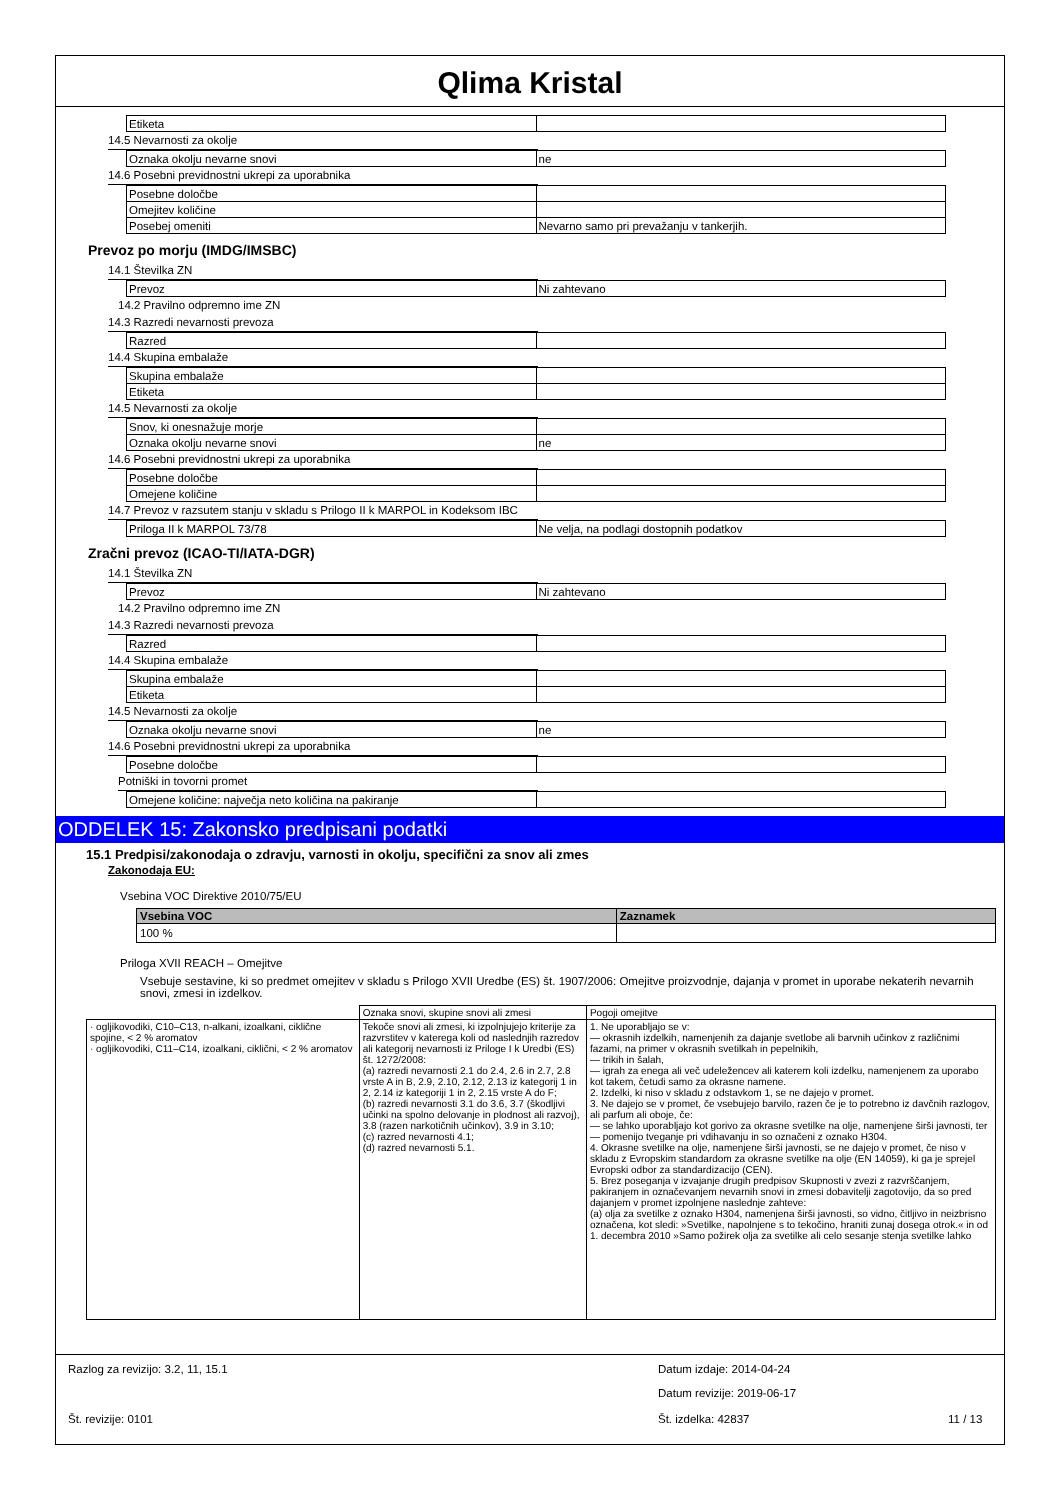Qlima Kristal
| Etiketa | |
14.5 Nevarnosti za okolje
| Oznaka okolju nevarne snovi | ne |
14.6 Posebni previdnostni ukrepi za uporabnika
| Posebne določbe | |
| Omejitev količine | |
| Posebej omeniti | Nevarno samo pri prevažanju v tankerjih. |
Prevoz po morju (IMDG/IMSBC)
14.1 Številka ZN
| Prevoz | Ni zahtevano |
14.2 Pravilno odpremno ime ZN
14.3 Razredi nevarnosti prevoza
| Razred | |
14.4 Skupina embalaže
| Skupina embalaže | |
| Etiketa | |
14.5 Nevarnosti za okolje
| Snov, ki onesnažuje morje | |
| Oznaka okolju nevarne snovi | ne |
14.6 Posebni previdnostni ukrepi za uporabnika
| Posebne določbe | |
| Omejene količine | |
14.7 Prevoz v razsutem stanju v skladu s Prilogo II k MARPOL in Kodeksom IBC
| Priloga II k MARPOL 73/78 | Ne velja, na podlagi dostopnih podatkov |
Zračni prevoz (ICAO-TI/IATA-DGR)
14.1 Številka ZN
| Prevoz | Ni zahtevano |
14.2 Pravilno odpremno ime ZN
14.3 Razredi nevarnosti prevoza
| Razred | |
14.4 Skupina embalaže
| Skupina embalaže | |
| Etiketa | |
14.5 Nevarnosti za okolje
| Oznaka okolju nevarne snovi | ne |
14.6 Posebni previdnostni ukrepi za uporabnika
| Posebne določbe | |
Potniški in tovorni promet
| Omejene količine: največja neto količina na pakiranje | |
ODDELEK 15: Zakonsko predpisani podatki
15.1 Predpisi/zakonodaja o zdravju, varnosti in okolju, specifični za snov ali zmes
Zakonodaja EU:
Vsebina VOC Direktive 2010/75/EU
| Vsebina VOC | Zaznamek |
| --- | --- |
| 100 % | |
Priloga XVII REACH – Omejitve
Vsebuje sestavine, ki so predmet omejitev v skladu s Prilogo XVII Uredbe (ES) št. 1907/2006: Omejitve proizvodnje, dajanja v promet in uporabe nekaterih nevarnih snovi, zmesi in izdelkov.
| | Oznaka snovi, skupine snovi ali zmesi | Pogoji omejitve |
| --- | --- | --- |
| · ogljikovodiki, C10–C13, n-alkani, izoalkani, ciklične spojine, < 2 % aromatov · ogljikovodiki, C11–C14, izoalkani, ciklični, < 2 % aromatov | Tekoče snovi ali zmesi, ki izpolnjujejo kriterije za razvrstitev v katerega koli od naslednjih razredov ali kategorij nevarnosti iz Priloge I k Uredbi (ES) št. 1272/2008: (a) razredi nevarnosti 2.1 do 2.4, 2.6 in 2.7, 2.8 vrste A in B, 2.9, 2.10, 2.12, 2.13 iz kategorij 1 in 2, 2.14 iz kategoriji 1 in 2, 2.15 vrste A do F; (b) razredi nevarnosti 3.1 do 3.6, 3.7 (škodljivi učinki na spolno delovanje in plodnost ali razvoj), 3.8 (razen narkotičnih učinkov), 3.9 in 3.10; (c) razred nevarnosti 4.1; (d) razred nevarnosti 5.1. | 1. Ne uporabljajo se v: — okrasnih izdelkih, namenjenih za dajanje svetlobe ali barvnih učinkov z različnimi fazami, na primer v okrasnih svetilkah in pepelnikih, — trikih in šalah, — igrah za enega ali več udeležencev ali katerem koli izdelku, namenjenem za uporabo kot takem, četudi samo za okrasne namene. 2. Izdelki, ki niso v skladu z odstavkom 1, se ne dajejo v promet. 3. Ne dajejo se v promet, če vsebujejo barvilo, razen če je to potrebno iz davčnih razlogov, ali parfum ali oboje, če: — se lahko uporabljajo kot gorivo za okrasne svetilke na olje, namenjene širši javnosti, ter — pomenijo tveganje pri vdihavanju in so označeni z oznako H304. 4. Okrasne svetilke na olje, namenjene širši javnosti, se ne dajejo v promet, če niso v skladu z Evropskim standardom za okrasne svetilke na olje (EN 14059), ki ga je sprejel Evropski odbor za standardizacijo (CEN). 5. Brez poseganja v izvajanje drugih predpisov Skupnosti v zvezi z razvrščanjem, pakiranjem in označevanjem nevarnih snovi in zmesi dobavitelji zagotovijo, da so pred dajanjem v promet izpolnjene naslednje zahteve: (a) olja za svetilke z oznako H304, namenjena širši javnosti, so vidno, čitljivo in neizbrisno označena, kot sledi: »Svetilke, napolnjene s to tekočino, hraniti zunaj dosega otrok.« in od 1. decembra 2010 »Samo požirek olja za svetilke ali celo sesanje stenja svetilke lahko |
Razlog za revizijo: 3.2, 11, 15.1 Datum izdaje: 2014-04-24
Datum revizije: 2019-06-17
Št. revizije: 0101 Št. izdelka: 42837 11 / 13